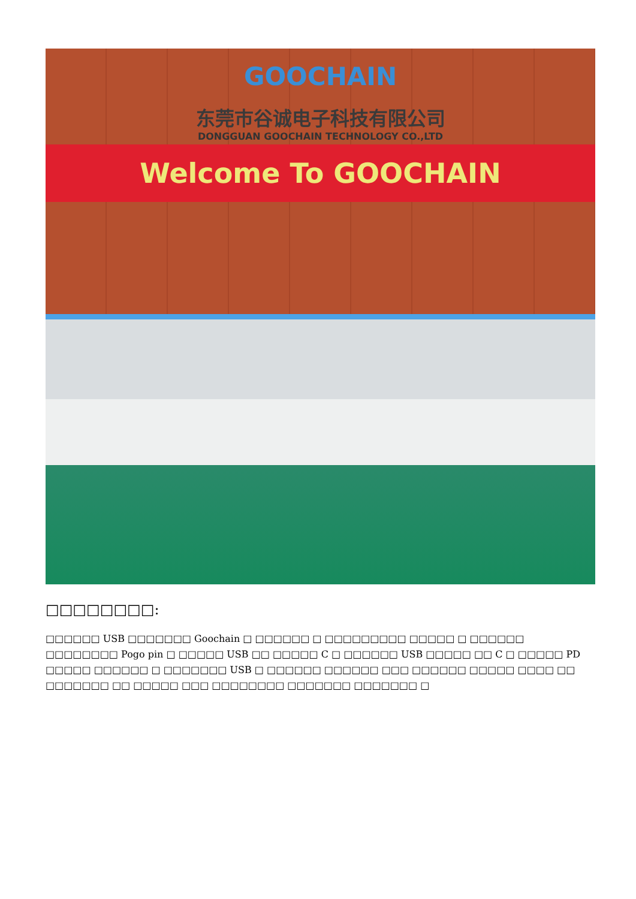GOOCHAIN
东莞市谷诚电子科技有限公司
DONGGUAN GOOCHAIN TECHNOLOGY CO.,LTD
Welcome To GOOCHAIN
□□□□□□□□:
□□□□□□ USB □□□□□□□ Goochain □ □□□□□□ □ □□□□□□□□□ □□□□□ □ □□□□□□ □□□□□□□□ Pogo pin □ □□□□□ USB □□ □□□□□ C □ □□□□□□ USB □□□□□ □□ C □ □□□□□ PD □□□□□ □□□□□□ □ □□□□□□□ USB □ □□□□□□ □□□□□□ □□□ □□□□□□ □□□□□ □□□□ □□ □□□□□□□ □□ □□□□□ □□□ □□□□□□□□ □□□□□□□ □□□□□□□ □